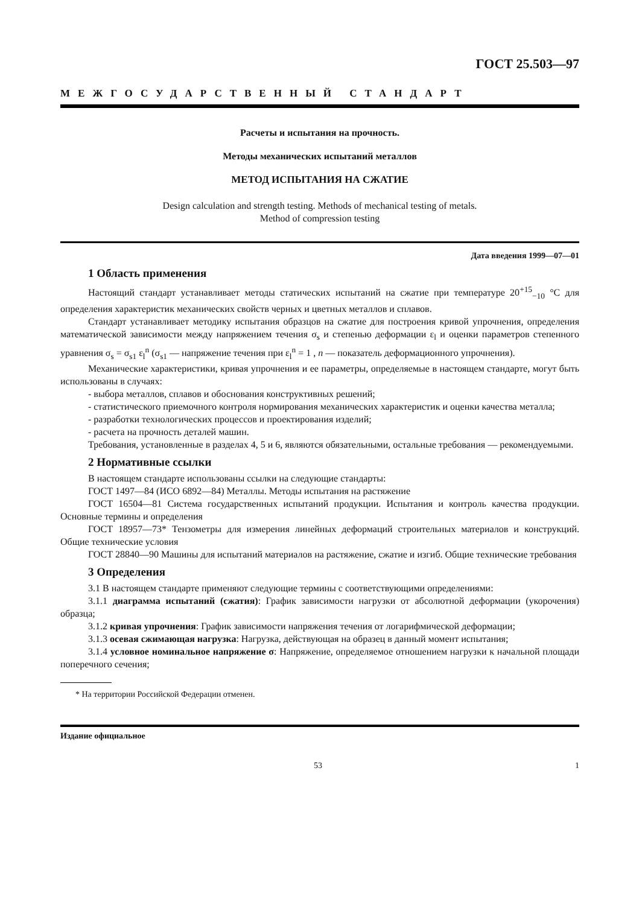ГОСТ 25.503—97
МЕЖГОСУДАРСТВЕННЫЙ СТАНДАРТ
Расчеты и испытания на прочность.
Методы механических испытаний металлов
МЕТОД ИСПЫТАНИЯ НА СЖАТИЕ
Design calculation and strength testing. Methods of mechanical testing of metals.
Method of compression testing
Дата введения 1999—07—01
1 Область применения
Настоящий стандарт устанавливает методы статических испытаний на сжатие при температуре 20<sup>+15</sup><sub>−10</sub> °С для определения характеристик механических свойств черных и цветных металлов и сплавов.
Стандарт устанавливает методику испытания образцов на сжатие для построения кривой упрочнения, определения математической зависимости между напряжением течения σ<sub>s</sub> и степенью деформации ε<sub>l</sub> и оценки параметров степенного уравнения σ<sub>s</sub> = σ<sub>s1</sub> ε<sub>l</sub><sup>n</sup> (σ<sub>s1</sub> — напряжение течения при ε<sub>l</sub><sup>n</sup> = 1 , n — показатель деформационного упрочнения).
Механические характеристики, кривая упрочнения и ее параметры, определяемые в настоящем стандарте, могут быть использованы в случаях:
- выбора металлов, сплавов и обоснования конструктивных решений;
- статистического приемочного контроля нормирования механических характеристик и оценки качества металла;
- разработки технологических процессов и проектирования изделий;
- расчета на прочность деталей машин.
Требования, установленные в разделах 4, 5 и 6, являются обязательными, остальные требования — рекомендуемыми.
2 Нормативные ссылки
В настоящем стандарте использованы ссылки на следующие стандарты:
ГОСТ 1497—84 (ИСО 6892—84) Металлы. Методы испытания на растяжение
ГОСТ 16504—81 Система государственных испытаний продукции. Испытания и контроль качества продукции. Основные термины и определения
ГОСТ 18957—73* Тензометры для измерения линейных деформаций строительных материалов и конструкций. Общие технические условия
ГОСТ 28840—90 Машины для испытаний материалов на растяжение, сжатие и изгиб. Общие технические требования
3 Определения
3.1 В настоящем стандарте применяют следующие термины с соответствующими определениями:
3.1.1 диаграмма испытаний (сжатия): График зависимости нагрузки от абсолютной деформации (укорочения) образца;
3.1.2 кривая упрочнения: График зависимости напряжения течения от логарифмической деформации;
3.1.3 осевая сжимающая нагрузка: Нагрузка, действующая на образец в данный момент испытания;
3.1.4 условное номинальное напряжение σ: Напряжение, определяемое отношением нагрузки к начальной площади поперечного сечения;
* На территории Российской Федерации отменен.
Издание официальное
53 1